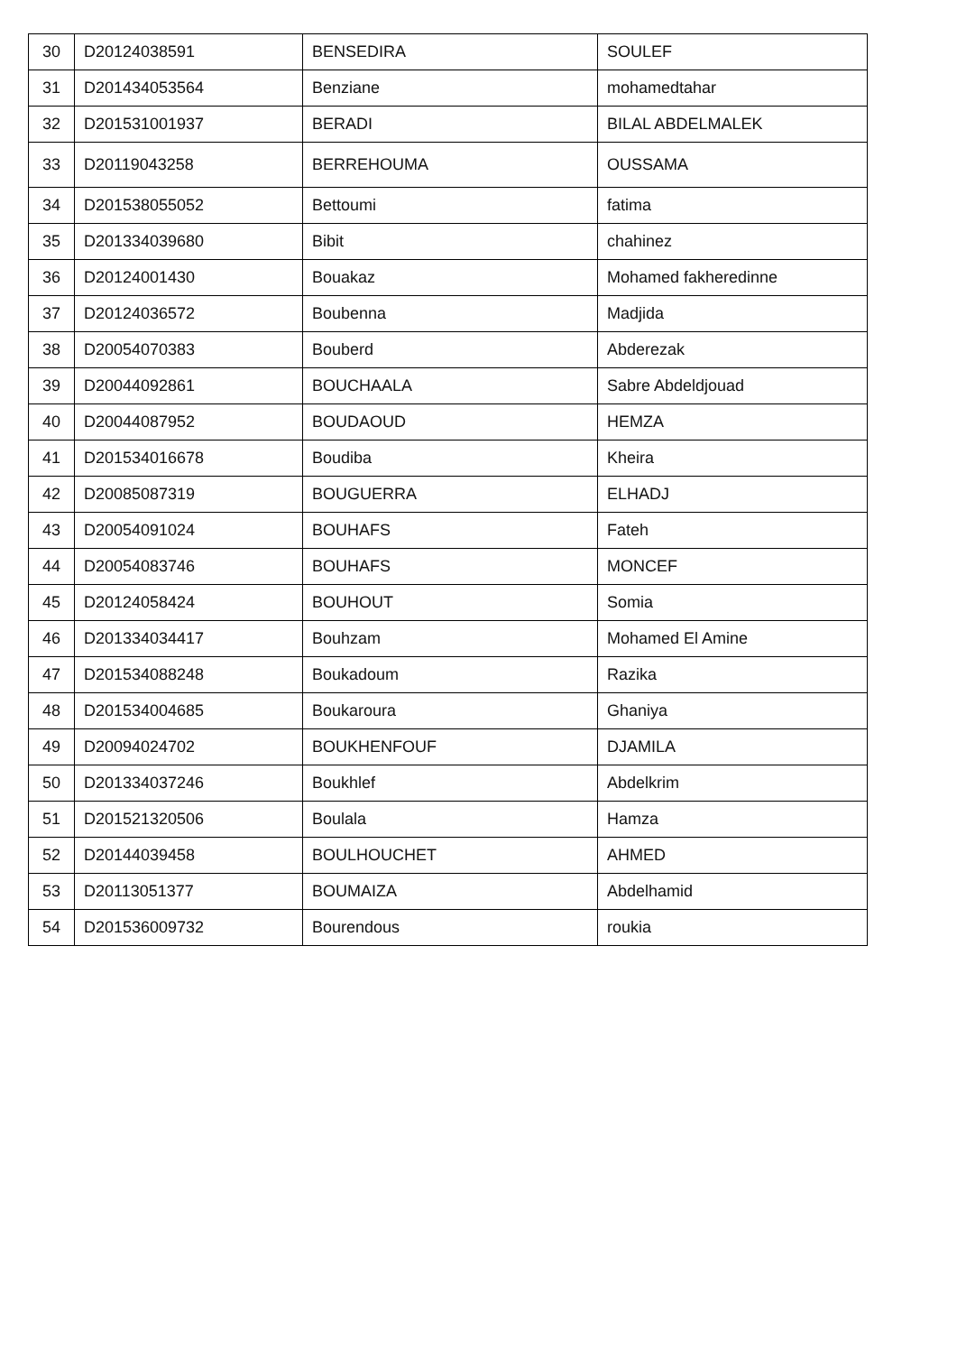| 30 | D20124038591 | BENSEDIRA | SOULEF |
| 31 | D201434053564 | Benziane | mohamedtahar |
| 32 | D201531001937 | BERADI | BILAL ABDELMALEK |
| 33 | D20119043258 | BERREHOUMA | OUSSAMA |
| 34 | D201538055052 | Bettoumi | fatima |
| 35 | D201334039680 | Bibit | chahinez |
| 36 | D20124001430 | Bouakaz | Mohamed fakheredinne |
| 37 | D20124036572 | Boubenna | Madjida |
| 38 | D20054070383 | Bouberd | Abderezak |
| 39 | D20044092861 | BOUCHAALA | Sabre Abdeldjouad |
| 40 | D20044087952 | BOUDAOUD | HEMZA |
| 41 | D201534016678 | Boudiba | Kheira |
| 42 | D20085087319 | BOUGUERRA | ELHADJ |
| 43 | D20054091024 | BOUHAFS | Fateh |
| 44 | D20054083746 | BOUHAFS | MONCEF |
| 45 | D20124058424 | BOUHOUT | Somia |
| 46 | D201334034417 | Bouhzam | Mohamed El Amine |
| 47 | D201534088248 | Boukadoum | Razika |
| 48 | D201534004685 | Boukaroura | Ghaniya |
| 49 | D20094024702 | BOUKHENFOUF | DJAMILA |
| 50 | D201334037246 | Boukhlef | Abdelkrim |
| 51 | D201521320506 | Boulala | Hamza |
| 52 | D20144039458 | BOULHOUCHET | AHMED |
| 53 | D20113051377 | BOUMAIZA | Abdelhamid |
| 54 | D201536009732 | Bourendous | roukia |